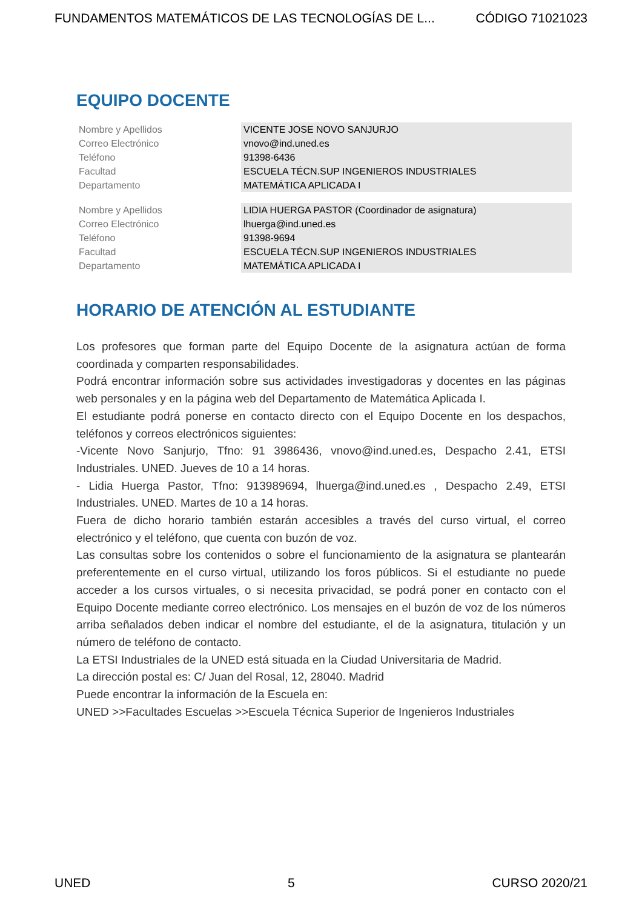FUNDAMENTOS MATEMÁTICOS DE LAS TECNOLOGÍAS DE L... CÓDIGO 71021023
EQUIPO DOCENTE
| Nombre y Apellidos | VICENTE JOSE NOVO SANJURJO |
| Correo Electrónico | vnovo@ind.uned.es |
| Teléfono | 91398-6436 |
| Facultad | ESCUELA TÉCN.SUP INGENIEROS INDUSTRIALES |
| Departamento | MATEMÁTICA APLICADA I |
| Nombre y Apellidos | LIDIA HUERGA PASTOR (Coordinador de asignatura) |
| Correo Electrónico | lhuerga@ind.uned.es |
| Teléfono | 91398-9694 |
| Facultad | ESCUELA TÉCN.SUP INGENIEROS INDUSTRIALES |
| Departamento | MATEMÁTICA APLICADA I |
HORARIO DE ATENCIÓN AL ESTUDIANTE
Los profesores que forman parte del Equipo Docente de la asignatura actúan de forma coordinada y comparten responsabilidades.
Podrá encontrar información sobre sus actividades investigadoras y docentes en las páginas web personales y en la página web del Departamento de Matemática Aplicada I.
El estudiante podrá ponerse en contacto directo con el Equipo Docente en los despachos, teléfonos y correos electrónicos siguientes:
-Vicente Novo Sanjurjo, Tfno: 91 3986436, vnovo@ind.uned.es, Despacho 2.41, ETSI Industriales. UNED. Jueves de 10 a 14 horas.
- Lidia Huerga Pastor, Tfno: 913989694, lhuerga@ind.uned.es , Despacho 2.49, ETSI Industriales. UNED. Martes de 10 a 14 horas.
Fuera de dicho horario también estarán accesibles a través del curso virtual, el correo electrónico y el teléfono, que cuenta con buzón de voz.
Las consultas sobre los contenidos o sobre el funcionamiento de la asignatura se plantearán preferentemente en el curso virtual, utilizando los foros públicos. Si el estudiante no puede acceder a los cursos virtuales, o si necesita privacidad, se podrá poner en contacto con el Equipo Docente mediante correo electrónico. Los mensajes en el buzón de voz de los números arriba señalados deben indicar el nombre del estudiante, el de la asignatura, titulación y un número de teléfono de contacto.
La ETSI Industriales de la UNED está situada en la Ciudad Universitaria de Madrid.
La dirección postal es: C/ Juan del Rosal, 12, 28040. Madrid
Puede encontrar la información de la Escuela en:
UNED >>Facultades Escuelas >>Escuela Técnica Superior de Ingenieros Industriales
UNED 5 CURSO 2020/21